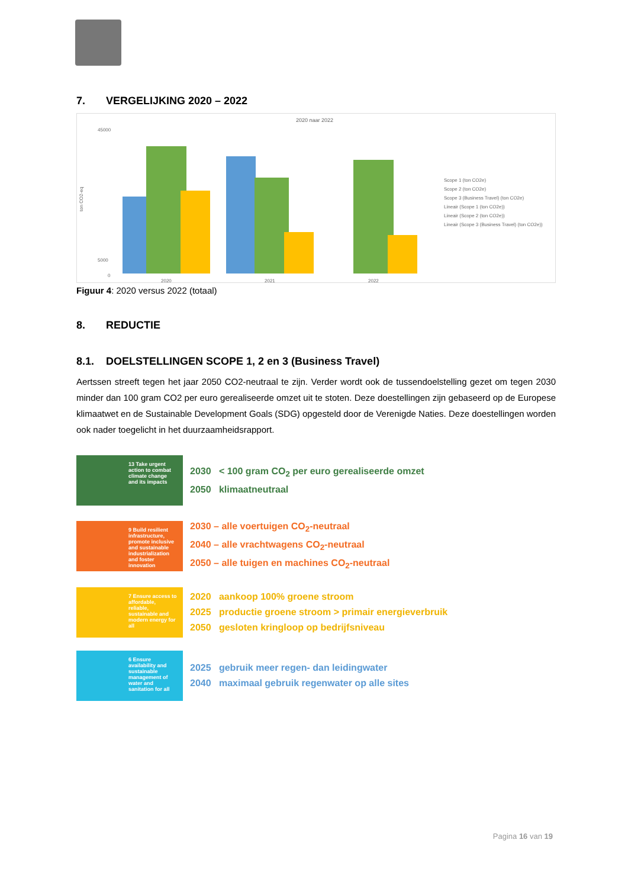7. VERGELIJKING 2020 – 2022
2020 naar 2022
45000
5000
0
ton CO2-eq
2020
2021
2022
Scope 1 (ton CO2e)
Scope 2 (ton CO2e)
Scope 3 (Business Travel) (ton CO2e)
Lineair (Scope 1 (ton CO2e))
Lineair (Scope 2 (ton CO2e))
Lineair (Scope 3 (Business Travel) (ton CO2e))
Figuur 4: 2020 versus 2022 (totaal)
8. REDUCTIE
8.1. DOELSTELLINGEN SCOPE 1, 2 en 3 (Business Travel)
Aertssen streeft tegen het jaar 2050 CO2-neutraal te zijn. Verder wordt ook de tussendoelstelling gezet om tegen 2030 minder dan 100 gram CO2 per euro gerealiseerde omzet uit te stoten. Deze doestellingen zijn gebaseerd op de Europese klimaatwet en de Sustainable Development Goals (SDG) opgesteld door de Verenigde Naties. Deze doestellingen worden ook nader toegelicht in het duurzaamheidsrapport.
13 Take urgent action to combat climate change and its impacts
2030 < 100 gram CO<sub>2</sub> per euro gerealiseerde omzet
2050 klimaatneutraal
9 Build resilient infrastructure, promote inclusive and sustainable industrialization and foster innovation
2030 – alle voertuigen CO<sub>2</sub>-neutraal
2040 – alle vrachtwagens CO<sub>2</sub>-neutraal
2050 – alle tuigen en machines CO<sub>2</sub>-neutraal
7 Ensure access to affordable, reliable, sustainable and modern energy for all
2020 aankoop 100% groene stroom
2025 productie groene stroom > primair energieverbruik
2050 gesloten kringloop op bedrijfsniveau
6 Ensure availability and sustainable management of water and sanitation for all
2025 gebruik meer regen- dan leidingwater
2040 maximaal gebruik regenwater op alle sites
Pagina 16 van 19